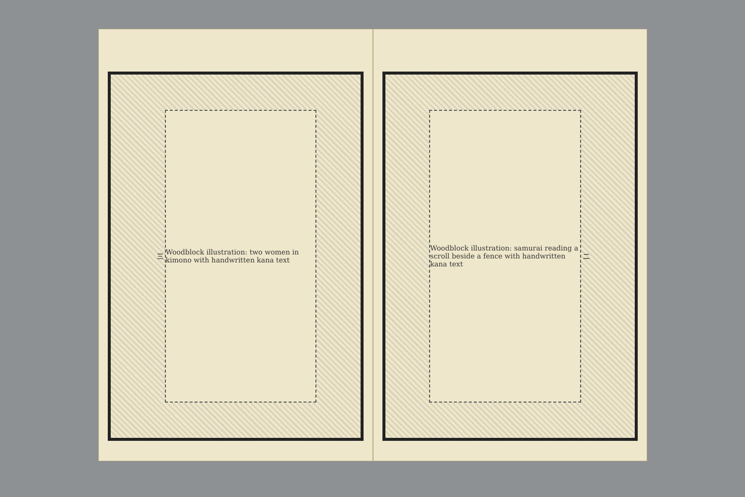三
Woodblock illustration: two women in kimono with handwritten kana text
Woodblock illustration: samurai reading a scroll beside a fence with handwritten kana text
二